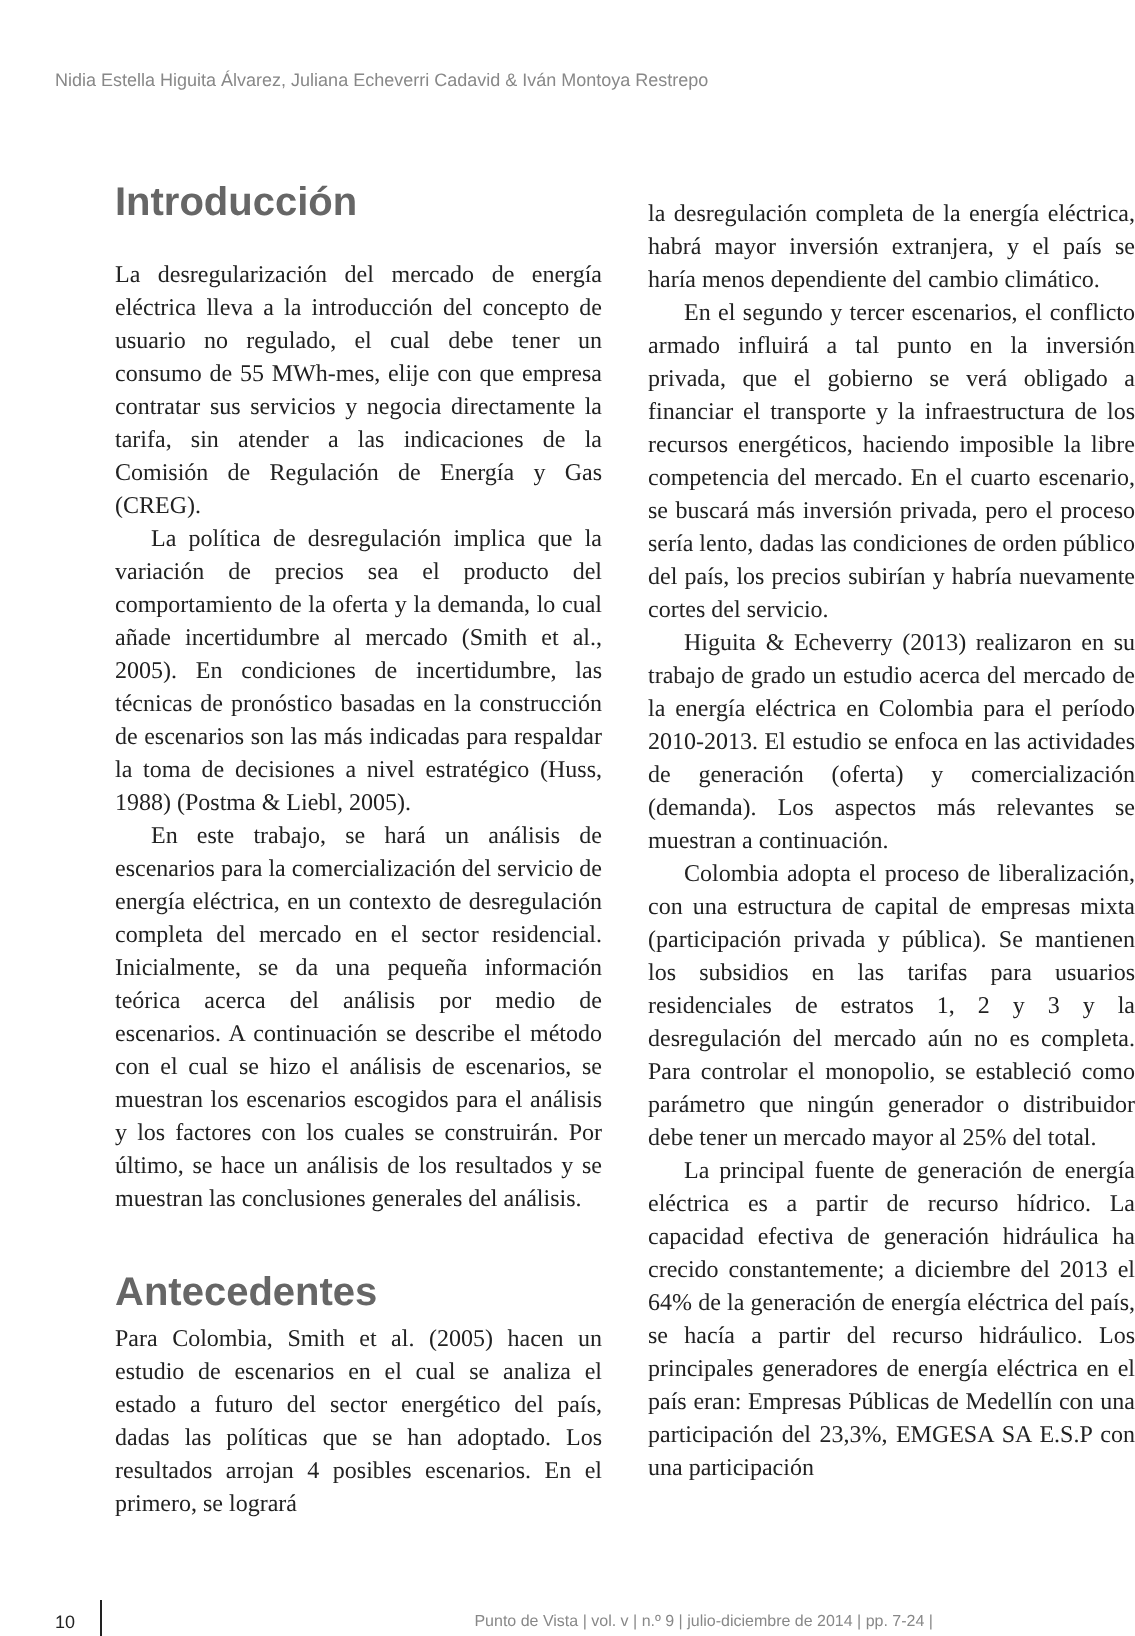Nidia Estella Higuita Álvarez, Juliana Echeverri Cadavid & Iván Montoya Restrepo
Introducción
La desregularización del mercado de energía eléctrica lleva a la introducción del concepto de usuario no regulado, el cual debe tener un consumo de 55 MWh-mes, elije con que empresa contratar sus servicios y negocia directamente la tarifa, sin atender a las indicaciones de la Comisión de Regulación de Energía y Gas (CREG).
La política de desregulación implica que la variación de precios sea el producto del comportamiento de la oferta y la demanda, lo cual añade incertidumbre al mercado (Smith et al., 2005). En condiciones de incertidumbre, las técnicas de pronóstico basadas en la construcción de escenarios son las más indicadas para respaldar la toma de decisiones a nivel estratégico (Huss, 1988) (Postma & Liebl, 2005).
En este trabajo, se hará un análisis de escenarios para la comercialización del servicio de energía eléctrica, en un contexto de desregulación completa del mercado en el sector residencial. Inicialmente, se da una pequeña información teórica acerca del análisis por medio de escenarios. A continuación se describe el método con el cual se hizo el análisis de escenarios, se muestran los escenarios escogidos para el análisis y los factores con los cuales se construirán. Por último, se hace un análisis de los resultados y se muestran las conclusiones generales del análisis.
Antecedentes
Para Colombia, Smith et al. (2005) hacen un estudio de escenarios en el cual se analiza el estado a futuro del sector energético del país, dadas las políticas que se han adoptado. Los resultados arrojan 4 posibles escenarios. En el primero, se logrará
la desregulación completa de la energía eléctrica, habrá mayor inversión extranjera, y el país se haría menos dependiente del cambio climático.
En el segundo y tercer escenarios, el conflicto armado influirá a tal punto en la inversión privada, que el gobierno se verá obligado a financiar el transporte y la infraestructura de los recursos energéticos, haciendo imposible la libre competencia del mercado. En el cuarto escenario, se buscará más inversión privada, pero el proceso sería lento, dadas las condiciones de orden público del país, los precios subirían y habría nuevamente cortes del servicio.
Higuita & Echeverry (2013) realizaron en su trabajo de grado un estudio acerca del mercado de la energía eléctrica en Colombia para el período 2010-2013. El estudio se enfoca en las actividades de generación (oferta) y comercialización (demanda). Los aspectos más relevantes se muestran a continuación.
Colombia adopta el proceso de liberalización, con una estructura de capital de empresas mixta (participación privada y pública). Se mantienen los subsidios en las tarifas para usuarios residenciales de estratos 1, 2 y 3 y la desregulación del mercado aún no es completa. Para controlar el monopolio, se estableció como parámetro que ningún generador o distribuidor debe tener un mercado mayor al 25% del total.
La principal fuente de generación de energía eléctrica es a partir de recurso hídrico. La capacidad efectiva de generación hidráulica ha crecido constantemente; a diciembre del 2013 el 64% de la generación de energía eléctrica del país, se hacía a partir del recurso hidráulico. Los principales generadores de energía eléctrica en el país eran: Empresas Públicas de Medellín con una participación del 23,3%, EMGESA SA E.S.P con una participación
10
Punto de Vista | vol. v | n.º 9 | julio-diciembre de 2014 | pp. 7-24 |